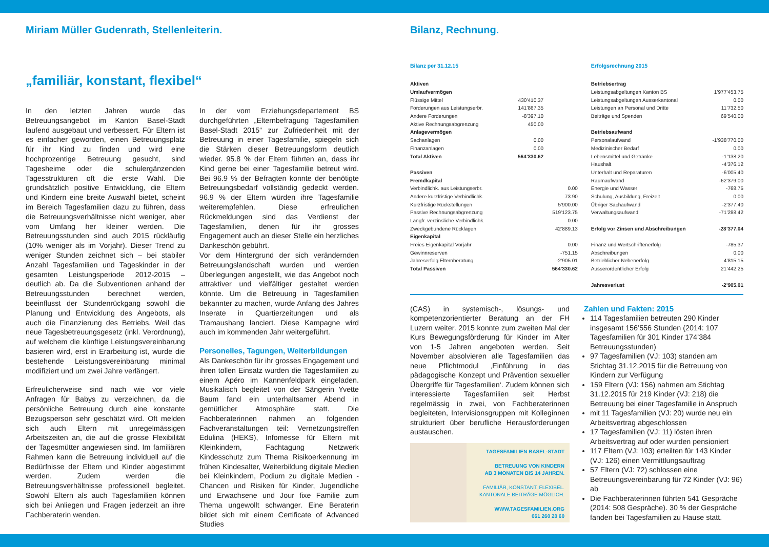Miriam Müller Gudenrath, Stellenleiterin.
„familiär, konstant, flexibel“
In den letzten Jahren wurde das Betreuungsangebot im Kanton Basel-Stadt laufend ausgebaut und verbessert. Für Eltern ist es einfacher geworden, einen Betreuungsplatz für ihr Kind zu finden und wird eine hochprozentige Betreuung gesucht, sind Tagesheime oder die schulergänzenden Tagesstrukturen oft die erste Wahl. Die grundsätzlich positive Entwicklung, die Eltern und Kindern eine breite Auswahl bietet, scheint im Bereich Tagesfamilien dazu zu führen, dass die Betreuungsverhältnisse nicht weniger, aber vom Umfang her kleiner werden. Die Betreuungsstunden sind auch 2015 rückläufig (10% weniger als im Vorjahr). Dieser Trend zu weniger Stunden zeichnet sich – bei stabiler Anzahl Tagesfamilien und Tageskinder in der gesamten Leistungsperiode 2012-2015 – deutlich ab. Da die Subventionen anhand der Betreuungsstunden berechnet werden, beeinflusst der Stundenrückgang sowohl die Planung und Entwicklung des Angebots, als auch die Finanzierung des Betriebs. Weil das neue Tagesbetreuungsgesetz (inkl. Verordnung), auf welchem die künftige Leistungsvereinbarung basieren wird, erst in Erarbeitung ist, wurde die bestehende Leistungsvereinbarung minimal modifiziert und um zwei Jahre verlängert.
Erfreulicherweise sind nach wie vor viele Anfragen für Babys zu verzeichnen, da die persönliche Betreuung durch eine konstante Bezugsperson sehr geschätzt wird. Oft melden sich auch Eltern mit unregelmässigen Arbeitszeiten an, die auf die grosse Flexibilität der Tagesmütter angewiesen sind. Im familiären Rahmen kann die Betreuung individuell auf die Bedürfnisse der Eltern und Kinder abgestimmt werden. Zudem werden die Betreuungsverhältnisse professionell begleitet. Sowohl Eltern als auch Tagesfamilien können sich bei Anliegen und Fragen jederzeit an ihre Fachberaterin wenden.
In der vom Erziehungsdepartement BS durchgeführten „Elternbefragung Tagesfamilien Basel-Stadt 2015“ zur Zufriedenheit mit der Betreuung in einer Tagesfamilie, spiegeln sich die Stärken dieser Betreuungsform deutlich wieder. 95.8 % der Eltern führten an, dass ihr Kind gerne bei einer Tagesfamilie betreut wird. Bei 96.9 % der Befragten konnte der benötigte Betreuungsbedarf vollständig gedeckt werden. 96.9 % der Eltern würden ihre Tagesfamilie weiterempfehlen. Diese erfreulichen Rückmeldungen sind das Verdienst der Tagesfamilien, denen für ihr grosses Engagement auch an dieser Stelle ein herzliches Dankeschön gebührt.
Vor dem Hintergrund der sich verändernden Betreuungslandschaft wurden und werden Überlegungen angestellt, wie das Angebot noch attraktiver und vielfältiger gestaltet werden könnte. Um die Betreuung in Tagesfamilien bekannter zu machen, wurde Anfang des Jahres Inserate in Quartierzeitungen und als Tramaushang lanciert. Diese Kampagne wird auch im kommenden Jahr weitergeführt.
Personelles, Tagungen, Weiterbildungen
Als Dankeschön für ihr grosses Engagement und ihren tollen Einsatz wurden die Tagesfamilien zu einem Apéro im Kannenfeldpark eingeladen. Musikalisch begleitet von der Sängerin Yvette Baum fand ein unterhaltsamer Abend in gemütlicher Atmosphäre statt. Die Fachberaterinnen nahmen an folgenden Fachveranstaltungen teil: Vernetzungstreffen Edulina (HEKS), Infomesse für Eltern mit Kleinkindern, Fachtagung Netzwerk Kindesschutz zum Thema Risikoerkennung im frühen Kindesalter, Weiterbildung digitale Medien bei Kleinkindern, Podium zu digitale Medien - Chancen und Risiken für Kinder, Jugendliche und Erwachsene und Jour fixe Familie zum Thema ungewollt schwanger. Eine Beraterin bildet sich mit einem Certificate of Advanced Studies
Bilanz, Rechnung.
Bilanz per 31.12.15
| Aktiven | | |
| Umlaufvermögen | | |
| Flüssige Mittel | 430’410.37 | |
| Forderungen aus Leistungserbr. | 141’867.35 | |
| Andere Forderungen | -8’397.10 | |
| Aktive Rechnungsabgrenzung | 450.00 | |
| Anlagevermögen | | |
| Sachanlagen | 0.00 | |
| Finanzanlagen | 0.00 | |
| Total Aktiven | 564’330.62 | |
| Passiven | | |
| Fremdkapital | | |
| Verbindlichk. aus Leistungserbr. | | 0.00 |
| Andere kurzfristige Verbindlichk. | | 73.90 |
| Kurzfristige Rückstellungen | | 5’900.00 |
| Passive Rechnungsabgrenzung | | 519’123.75 |
| Langfr. verzinsliche Verbindlichk. | | 0.00 |
| Zweckgebundene Rücklagen | | 42’889.13 |
| Eigenkapital | | |
| Freies Eigenkapital Vorjahr | | 0.00 |
| Gewinnreserven | | -751.15 |
| Jahreserfolg Elternberatung | | -2’905.01 |
| Total Passiven | | 564’330.62 |
Erfolgsrechnung 2015
| Betriebsertrag | |
| Leistungsabgeltungen Kanton BS | 1’977’453.75 |
| Leistungsabgeltungen Ausserkantonal | 0.00 |
| Leistungen an Personal und Dritte | 11’732.50 |
| Beiträge und Spenden | 69’540.00 |
| Betriebsaufwand | |
| Personalaufwand | -1’938’770.00 |
| Medizinischer Bedarf | 0.00 |
| Lebensmittel und Getränke | -1’138.20 |
| Haushalt | -4’376.12 |
| Unterhalt und Reparaturen | -6’005.40 |
| Raumaufwand | -62’379.00 |
| Energie und Wasser | -768.75 |
| Schulung, Ausbildung, Freizeit | 0.00 |
| Übriger Sachaufwand | -2’377.40 |
| Verwaltungsaufwand | -71’288.42 |
| Erfolg vor Zinsen und Abschreibungen | -28’377.04 |
| Finanz und Wertschriftenerfolg | -785.37 |
| Abschreibungen | 0.00 |
| Betrieblicher Nebenerfolg | 4’815.15 |
| Ausserordentlicher Erfolg | 21’442.25 |
| Jahresverlust | -2’905.01 |
(CAS) in systemisch-, lösungs- und kompetenzorientierter Beratung an der FH Luzern weiter. 2015 konnte zum zweiten Mal der Kurs Bewegungsförderung für Kinder im Alter von 1-5 Jahren angeboten werden. Seit November absolvieren alle Tagesfamilien das neue Pflichtmodul ‚Einführung in das pädagogische Konzept und Prävention sexueller Übergriffe für Tagesfamilien‘. Zudem können sich interessierte Tagesfamilien seit Herbst regelmässig in zwei, von Fachberaterinnen begleiteten, Intervisionsgruppen mit Kolleginnen strukturiert über berufliche Herausforderungen austauschen.
TAGESFAMILIEN BASEL-STADT
BETREUUNG VON KINDERN
AB 3 MONATEN BIS 14 JAHREN.
FAMILIÄR, KONSTANT, FLEXIBEL.
KANTONALE BEITRÄGE MÖGLICH.
WWW.TAGESFAMILIEN.ORG
061 260 20 60
Zahlen und Fakten: 2015
114 Tagesfamilien betreuten 290 Kinder insgesamt 156’556 Stunden (2014: 107 Tagesfamilien für 301 Kinder 174’384 Betreuungsstunden)
97 Tagesfamilien (VJ: 103) standen am Stichtag 31.12.2015 für die Betreuung von Kindern zur Verfügung
159 Eltern (VJ: 156) nahmen am Stichtag 31.12.2015 für 219 Kinder (VJ: 218) die Betreuung bei einer Tagesfamilie in Anspruch
mit 11 Tagesfamilien (VJ: 20) wurde neu ein Arbeitsvertrag abgeschlossen
17 Tagesfamilien (VJ: 11) lösten ihren Arbeitsvertrag auf oder wurden pensioniert
117 Eltern (VJ: 103) erteilten für 143 Kinder (VJ: 126) einen Vermittlungsauftrag
57 Eltern (VJ: 72) schlossen eine Betreuungsvereinbarung für 72 Kinder (VJ: 96) ab
Die Fachberaterinnen führten 541 Gespräche (2014: 508 Gespräche). 30 % der Gespräche fanden bei Tagesfamilien zu Hause statt.